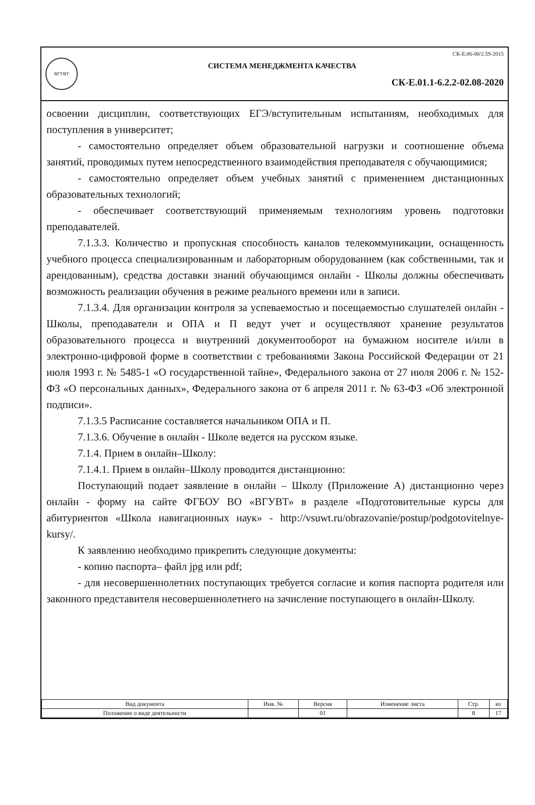ВГУВТ
СК-Е.06-00/2.59-2015
СИСТЕМА МЕНЕДЖМЕНТА КАЧЕСТВА
СК-Е.01.1-6.2.2-02.08-2020
освоении дисциплин, соответствующих ЕГЭ/вступительным испытаниям, необходимых для поступления в университет;
- самостоятельно определяет объем образовательной нагрузки и соотношение объема занятий, проводимых путем непосредственного взаимодействия преподавателя с обучающимися;
- самостоятельно определяет объем учебных занятий с применением дистанционных образовательных технологий;
- обеспечивает соответствующий применяемым технологиям уровень подготовки преподавателей.
7.1.3.3. Количество и пропускная способность каналов телекоммуникации, оснащенность учебного процесса специализированным и лабораторным оборудованием (как собственными, так и арендованным), средства доставки знаний обучающимся онлайн - Школы должны обеспечивать возможность реализации обучения в режиме реального времени или в записи.
7.1.3.4. Для организации контроля за успеваемостью и посещаемостью слушателей онлайн - Школы, преподаватели и ОПА и П ведут учет и осуществляют хранение результатов образовательного процесса и внутренний документооборот на бумажном носителе и/или в электронно-цифровой форме в соответствии с требованиями Закона Российской Федерации от 21 июля 1993 г. № 5485-1 «О государственной тайне», Федерального закона от 27 июля 2006 г. № 152-ФЗ «О персональных данных», Федерального закона от 6 апреля 2011 г. № 63-ФЗ «Об электронной подписи».
7.1.3.5 Расписание составляется начальником ОПА и П.
7.1.3.6. Обучение в онлайн - Школе ведется на русском языке.
7.1.4. Прием в онлайн–Школу:
7.1.4.1. Прием в онлайн–Школу проводится дистанционно:
Поступающий подает заявление в онлайн – Школу (Приложение А) дистанционно через онлайн - форму на сайте ФГБОУ ВО «ВГУВТ» в разделе «Подготовительные курсы для абитуриентов «Школа навигационных наук» - http://vsuwt.ru/obrazovanie/postup/podgotovitelnye-kursy/.
К заявлению необходимо прикрепить следующие документы:
- копию паспорта– файл jpg или pdf;
- для несовершеннолетних поступающих требуется согласие и копия паспорта родителя или законного представителя несовершеннолетнего на зачисление поступающего в онлайн-Школу.
| Вид документа | Инв. № | Версия | Изменение листа | Стр. | из |
| --- | --- | --- | --- | --- | --- |
| Положение о виде деятельности | | 01 | | 8 | 17 |